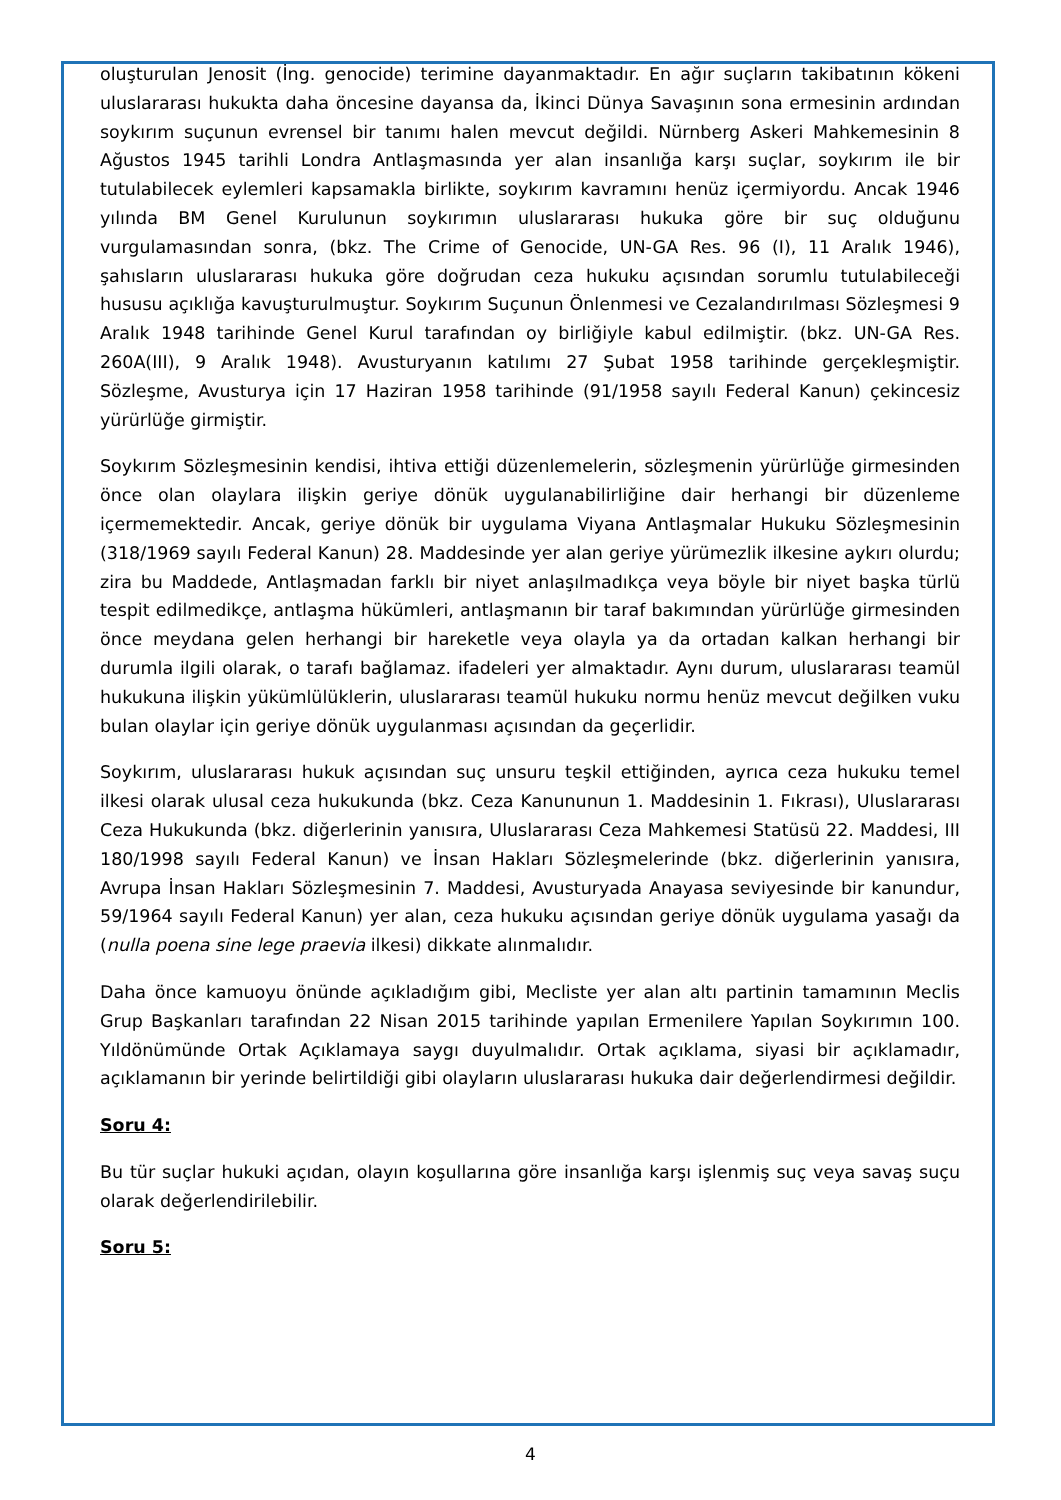oluşturulan Jenosit (İng. genocide) terimine dayanmaktadır. En ağır suçların takibatının kökeni uluslararası hukukta daha öncesine dayansa da, İkinci Dünya Savaşının sona ermesinin ardından soykırım suçunun evrensel bir tanımı halen mevcut değildi. Nürnberg Askeri Mahkemesinin 8 Ağustos 1945 tarihli Londra Antlaşmasında yer alan insanlığa karşı suçlar, soykırım ile bir tutulabilecek eylemleri kapsamakla birlikte, soykırım kavramını henüz içermiyordu. Ancak 1946 yılında BM Genel Kurulunun soykırımın uluslararası hukuka göre bir suç olduğunu vurgulamasından sonra, (bkz. The Crime of Genocide, UN-GA Res. 96 (I), 11 Aralık 1946), şahısların uluslararası hukuka göre doğrudan ceza hukuku açısından sorumlu tutulabileceği hususu açıklığa kavuşturulmuştur. Soykırım Suçunun Önlenmesi ve Cezalandırılması Sözleşmesi 9 Aralık 1948 tarihinde Genel Kurul tarafından oy birliğiyle kabul edilmiştir. (bkz. UN-GA Res. 260A(III), 9 Aralık 1948). Avusturyanın katılımı 27 Şubat 1958 tarihinde gerçekleşmiştir. Sözleşme, Avusturya için 17 Haziran 1958 tarihinde (91/1958 sayılı Federal Kanun) çekincesiz yürürlüğe girmiştir.
Soykırım Sözleşmesinin kendisi, ihtiva ettiği düzenlemelerin, sözleşmenin yürürlüğe girmesinden önce olan olaylara ilişkin geriye dönük uygulanabilirliğine dair herhangi bir düzenleme içermemektedir. Ancak, geriye dönük bir uygulama Viyana Antlaşmalar Hukuku Sözleşmesinin (318/1969 sayılı Federal Kanun) 28. Maddesinde yer alan geriye yürümezlik ilkesine aykırı olurdu; zira bu Maddede, Antlaşmadan farklı bir niyet anlaşılmadıkça veya böyle bir niyet başka türlü tespit edilmedikçe, antlaşma hükümleri, antlaşmanın bir taraf bakımından yürürlüğe girmesinden önce meydana gelen herhangi bir hareketle veya olayla ya da ortadan kalkan herhangi bir durumla ilgili olarak, o tarafı bağlamaz. ifadeleri yer almaktadır. Aynı durum, uluslararası teamül hukukuna ilişkin yükümlülüklerin, uluslararası teamül hukuku normu henüz mevcut değilken vuku bulan olaylar için geriye dönük uygulanması açısından da geçerlidir.
Soykırım, uluslararası hukuk açısından suç unsuru teşkil ettiğinden, ayrıca ceza hukuku temel ilkesi olarak ulusal ceza hukukunda (bkz. Ceza Kanununun 1. Maddesinin 1. Fıkrası), Uluslararası Ceza Hukukunda (bkz. diğerlerinin yanısıra, Uluslararası Ceza Mahkemesi Statüsü 22. Maddesi, III 180/1998 sayılı Federal Kanun) ve İnsan Hakları Sözleşmelerinde (bkz. diğerlerinin yanısıra, Avrupa İnsan Hakları Sözleşmesinin 7. Maddesi, Avusturyada Anayasa seviyesinde bir kanundur, 59/1964 sayılı Federal Kanun) yer alan, ceza hukuku açısından geriye dönük uygulama yasağı da (nulla poena sine lege praevia ilkesi) dikkate alınmalıdır.
Daha önce kamuoyu önünde açıkladığım gibi, Mecliste yer alan altı partinin tamamının Meclis Grup Başkanları tarafından 22 Nisan 2015 tarihinde yapılan Ermenilere Yapılan Soykırımın 100. Yıldönümünde Ortak Açıklamaya saygı duyulmalıdır. Ortak açıklama, siyasi bir açıklamadır, açıklamanın bir yerinde belirtildiği gibi olayların uluslararası hukuka dair değerlendirmesi değildir.
Soru 4:
Bu tür suçlar hukuki açıdan, olayın koşullarına göre insanlığa karşı işlenmiş suç veya savaş suçu olarak değerlendirilebilir.
Soru 5:
4